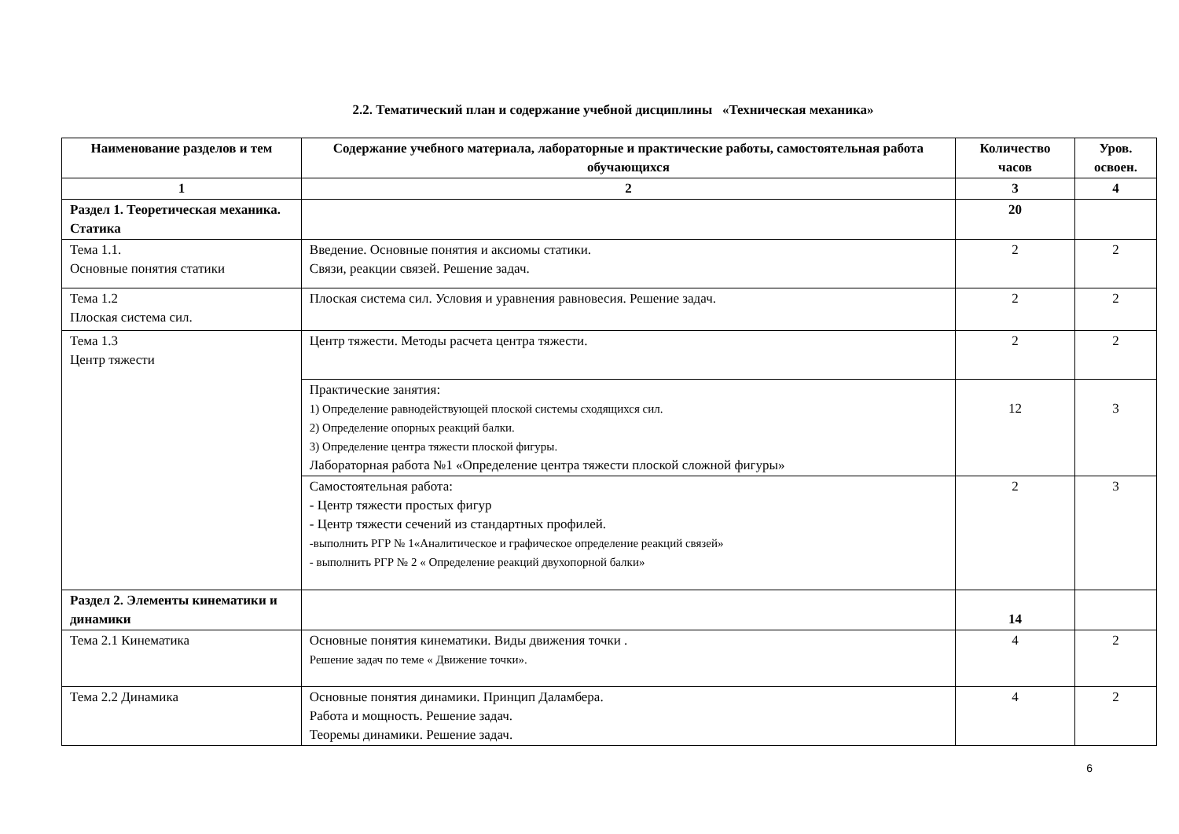2.2. Тематический план и содержание учебной дисциплины «Техническая механика»
| Наименование разделов и тем | Содержание учебного материала, лабораторные и практические работы, самостоятельная работа обучающихся | Количество часов | Уров. освоен. |
| --- | --- | --- | --- |
| 1 | 2 | 3 | 4 |
| Раздел 1. Теоретическая механика. Статика | | 20 | |
| Тема 1.1. Основные понятия статики | Введение. Основные понятия и аксиомы статики. Связи, реакции связей. Решение задач. | 2 | 2 |
| Тема 1.2 Плоская система сил. | Плоская система сил. Условия и уравнения равновесия. Решение задач. | 2 | 2 |
| Тема 1.3 Центр тяжести | Центр тяжести. Методы расчета центра тяжести. | 2 | 2 |
| | Практические занятия: 1) Определение равнодействующей плоской системы сходящихся сил. 2) Определение опорных реакций балки. 3) Определение центра тяжести плоской фигуры. Лабораторная работа №1 «Определение центра тяжести плоской сложной фигуры» | 12 | 3 |
| | Самостоятельная работа: - Центр тяжести простых фигур - Центр тяжести сечений из стандартных профилей. -выполнить РГР № 1«Аналитическое и графическое определение реакций связей» - выполнить РГР № 2 « Определение реакций двухопорной балки» | 2 | 3 |
| Раздел 2. Элементы кинематики и динамики | | 14 | |
| Тема 2.1 Кинематика | Основные понятия кинематики. Виды движения точки . Решение задач по теме « Движение точки». | 4 | 2 |
| Тема 2.2 Динамика | Основные понятия динамики. Принцип Даламбера. Работа и мощность. Решение задач. Теоремы динамики. Решение задач. | 4 | 2 |
6